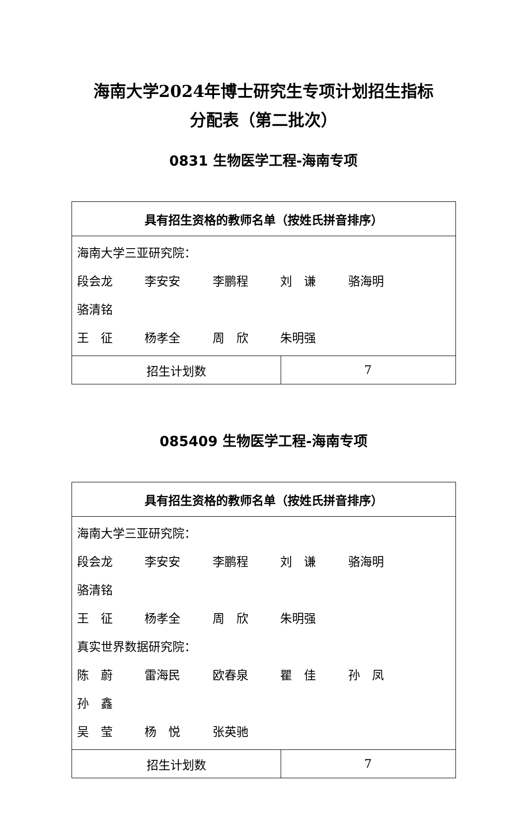海南大学2024年博士研究生专项计划招生指标
分配表（第二批次）
0831 生物医学工程-海南专项
| 具有招生资格的教师名单（按姓氏拼音排序） | |
| 海南大学三亚研究院： 段会龙 李安安 李鹏程 刘 谦 骆海明 骆清铭 王 征 杨孝全 周 欣 朱明强 | |
| 招生计划数 | 7 |
085409 生物医学工程-海南专项
| 具有招生资格的教师名单（按姓氏拼音排序） | |
| 海南大学三亚研究院： 段会龙 李安安 李鹏程 刘 谦 骆海明 骆清铭 王 征 杨孝全 周 欣 朱明强 真实世界数据研究院： 陈 蔚 雷海民 欧春泉 瞿 佳 孙 凤 孙 鑫 吴 莹 杨 悦 张英驰 | |
| 招生计划数 | 7 |